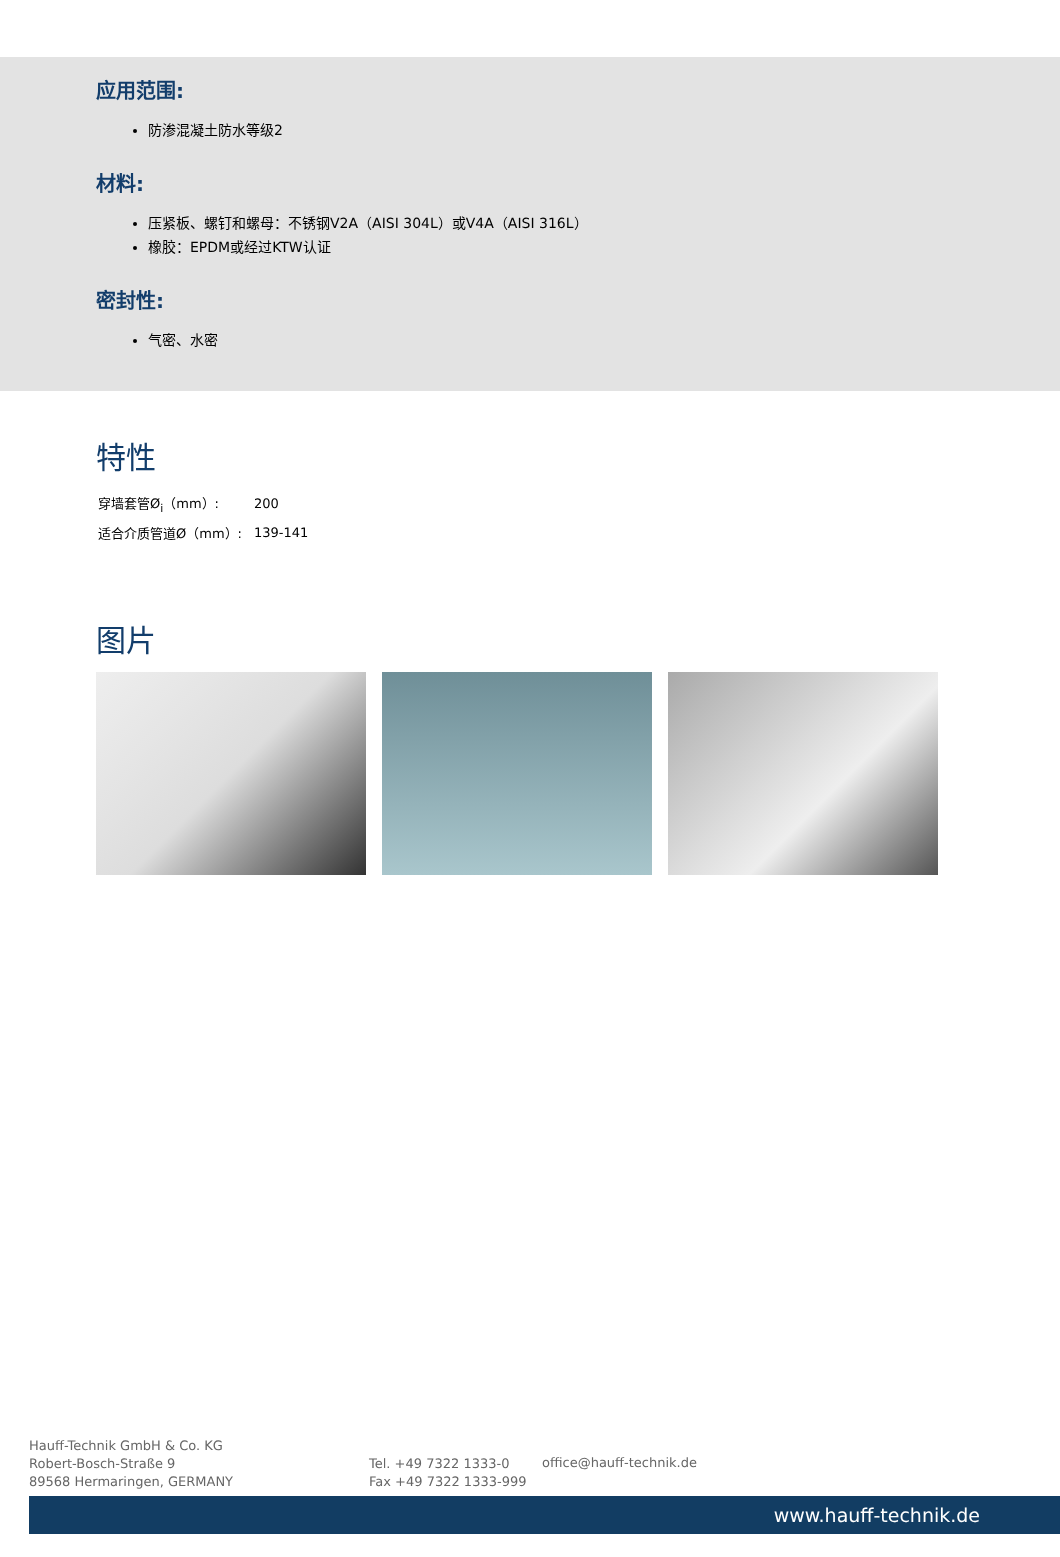应用范围:
防渗混凝土防水等级2
材料:
压紧板、螺钉和螺母：不锈钢V2A（AISI 304L）或V4A（AISI 316L）
橡胶：EPDM或经过KTW认证
密封性:
气密、水密
特性
| 穿墙套管Ø<sub>i</sub>（mm）: | 200 |
| 适合介质管道Ø（mm）: | 139-141 |
图片
Hauff-Technik GmbH & Co. KG
Robert-Bosch-Straße 9
89568 Hermaringen, GERMANY
Tel. +49 7322 1333-0
Fax +49 7322 1333-999
office@hauff-technik.de
www.hauff-technik.de